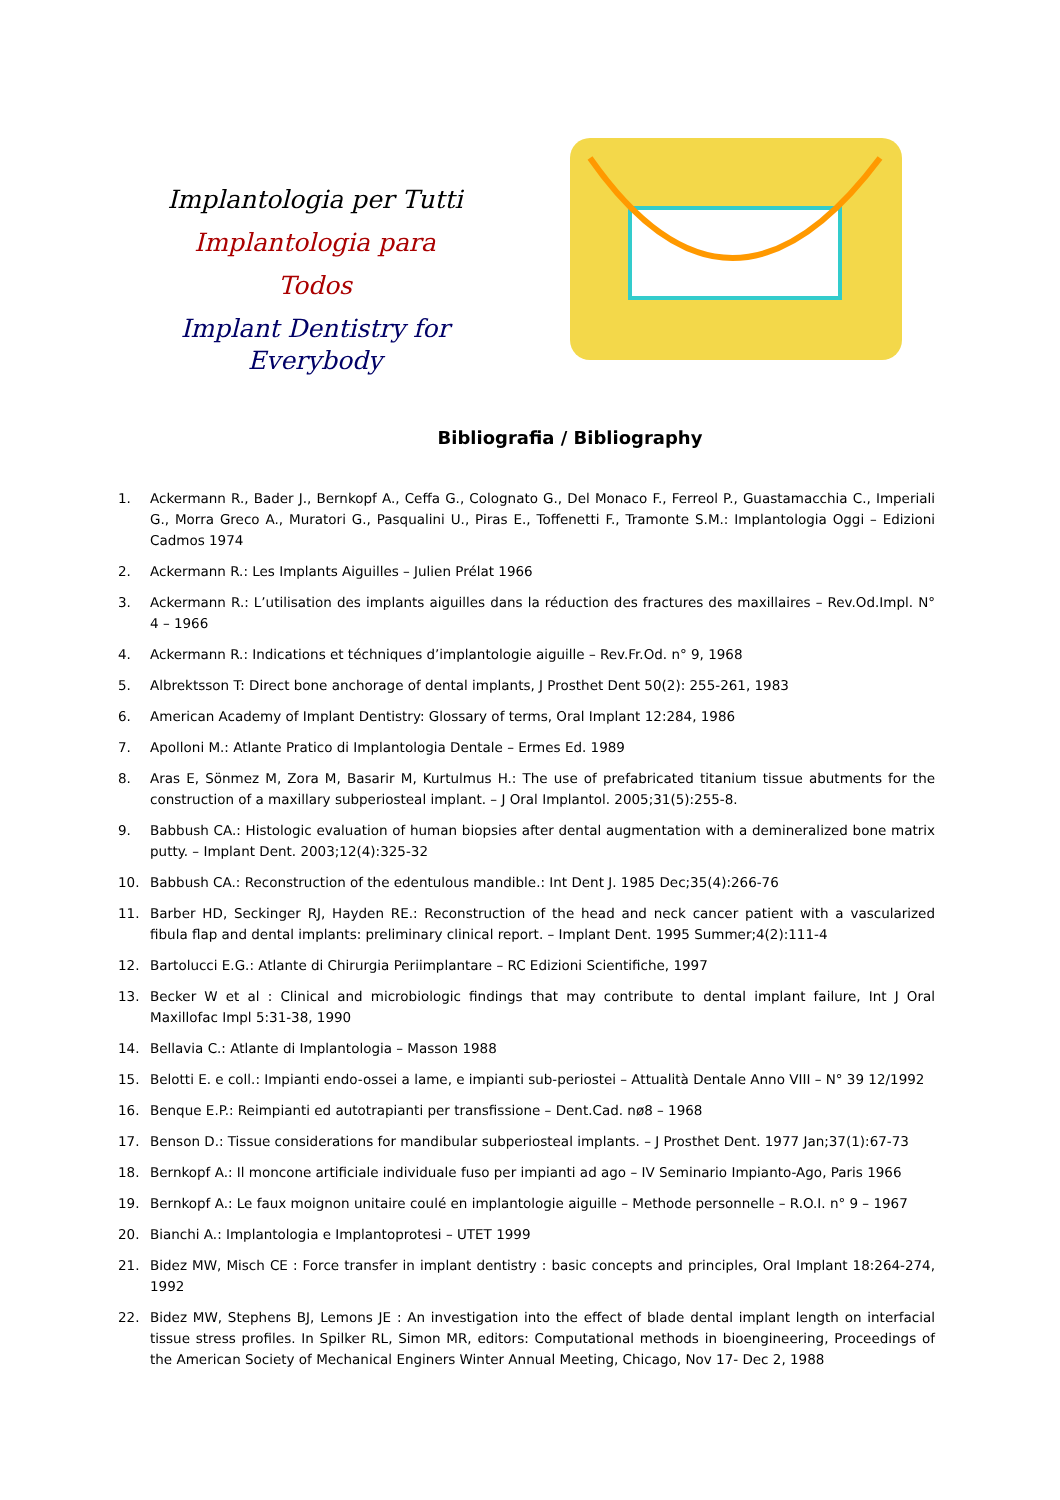Implantologia per Tutti
Implantologia para Todos
Implant Dentistry for Everybody
Bibliografia / Bibliography
1. Ackermann R., Bader J., Bernkopf A., Ceffa G., Colognato G., Del Monaco F., Ferreol P., Guastamacchia C., Imperiali G., Morra Greco A., Muratori G., Pasqualini U., Piras E., Toffenetti F., Tramonte S.M.: Implantologia Oggi – Edizioni Cadmos 1974
2. Ackermann R.: Les Implants Aiguilles – Julien Prélat 1966
3. Ackermann R.: L’utilisation des implants aiguilles dans la réduction des fractures des maxillaires – Rev.Od.Impl. N° 4 – 1966
4. Ackermann R.: Indications et téchniques d’implantologie aiguille – Rev.Fr.Od. n° 9, 1968
5. Albrektsson T: Direct bone anchorage of dental implants, J Prosthet Dent 50(2): 255-261, 1983
6. American Academy of Implant Dentistry: Glossary of terms, Oral Implant 12:284, 1986
7. Apolloni M.: Atlante Pratico di Implantologia Dentale – Ermes Ed. 1989
8. Aras E, Sönmez M, Zora M, Basarir M, Kurtulmus H.: The use of prefabricated titanium tissue abutments for the construction of a maxillary subperiosteal implant. – J Oral Implantol. 2005;31(5):255-8.
9. Babbush CA.: Histologic evaluation of human biopsies after dental augmentation with a demineralized bone matrix putty. – Implant Dent. 2003;12(4):325-32
10. Babbush CA.: Reconstruction of the edentulous mandible.: Int Dent J. 1985 Dec;35(4):266-76
11. Barber HD, Seckinger RJ, Hayden RE.: Reconstruction of the head and neck cancer patient with a vascularized fibula flap and dental implants: preliminary clinical report. – Implant Dent. 1995 Summer;4(2):111-4
12. Bartolucci E.G.: Atlante di Chirurgia Periimplantare – RC Edizioni Scientifiche, 1997
13. Becker W et al : Clinical and microbiologic findings that may contribute to dental implant failure, Int J Oral Maxillofac Impl 5:31-38, 1990
14. Bellavia C.: Atlante di Implantologia – Masson 1988
15. Belotti E. e coll.: Impianti endo-ossei a lame, e impianti sub-periostei – Attualità Dentale Anno VIII – N° 39 12/1992
16. Benque E.P.: Reimpianti ed autotrapianti per transfissione – Dent.Cad. nø8 – 1968
17. Benson D.: Tissue considerations for mandibular subperiosteal implants. – J Prosthet Dent. 1977 Jan;37(1):67-73
18. Bernkopf A.: Il moncone artificiale individuale fuso per impianti ad ago – IV Seminario Impianto-Ago, Paris 1966
19. Bernkopf A.: Le faux moignon unitaire coulé en implantologie aiguille – Methode personnelle – R.O.I. n° 9 – 1967
20. Bianchi A.: Implantologia e Implantoprotesi – UTET 1999
21. Bidez MW, Misch CE : Force transfer in implant dentistry : basic concepts and principles, Oral Implant 18:264-274, 1992
22. Bidez MW, Stephens BJ, Lemons JE : An investigation into the effect of blade dental implant length on interfacial tissue stress profiles. In Spilker RL, Simon MR, editors: Computational methods in bioengineering, Proceedings of the American Society of Mechanical Enginers Winter Annual Meeting, Chicago, Nov 17- Dec 2, 1988